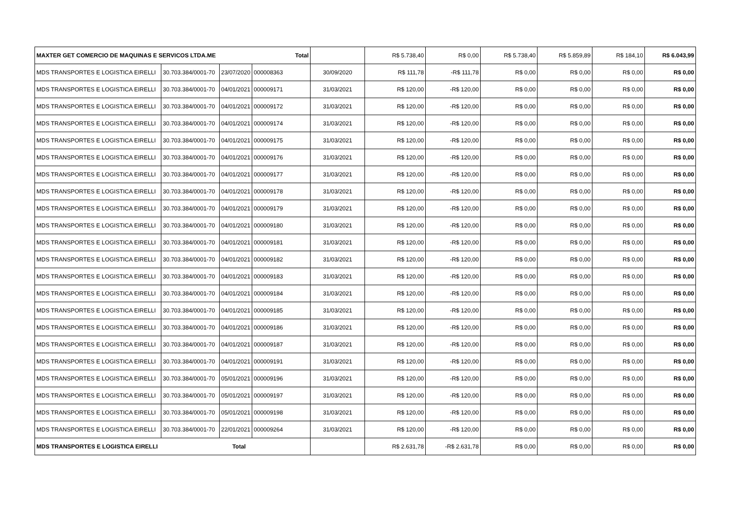| MAXTER GET COMERCIO DE MAQUINAS E SERVICOS LTDA.ME Total | | | | | R$ 5.738,40 | R$ 0,00 | R$ 5.738,40 | R$ 5.859,89 | R$ 184,10 | R$ 6.043,99 |
| MDS TRANSPORTES E LOGISTICA EIRELLI | 30.703.384/0001-70 | 23/07/2020 | 000008363 | 30/09/2020 | R$ 111,78 | -R$ 111,78 | R$ 0,00 | R$ 0,00 | R$ 0,00 | R$ 0,00 |
| MDS TRANSPORTES E LOGISTICA EIRELLI | 30.703.384/0001-70 | 04/01/2021 | 000009171 | 31/03/2021 | R$ 120,00 | -R$ 120,00 | R$ 0,00 | R$ 0,00 | R$ 0,00 | R$ 0,00 |
| MDS TRANSPORTES E LOGISTICA EIRELLI | 30.703.384/0001-70 | 04/01/2021 | 000009172 | 31/03/2021 | R$ 120,00 | -R$ 120,00 | R$ 0,00 | R$ 0,00 | R$ 0,00 | R$ 0,00 |
| MDS TRANSPORTES E LOGISTICA EIRELLI | 30.703.384/0001-70 | 04/01/2021 | 000009174 | 31/03/2021 | R$ 120,00 | -R$ 120,00 | R$ 0,00 | R$ 0,00 | R$ 0,00 | R$ 0,00 |
| MDS TRANSPORTES E LOGISTICA EIRELLI | 30.703.384/0001-70 | 04/01/2021 | 000009175 | 31/03/2021 | R$ 120,00 | -R$ 120,00 | R$ 0,00 | R$ 0,00 | R$ 0,00 | R$ 0,00 |
| MDS TRANSPORTES E LOGISTICA EIRELLI | 30.703.384/0001-70 | 04/01/2021 | 000009176 | 31/03/2021 | R$ 120,00 | -R$ 120,00 | R$ 0,00 | R$ 0,00 | R$ 0,00 | R$ 0,00 |
| MDS TRANSPORTES E LOGISTICA EIRELLI | 30.703.384/0001-70 | 04/01/2021 | 000009177 | 31/03/2021 | R$ 120,00 | -R$ 120,00 | R$ 0,00 | R$ 0,00 | R$ 0,00 | R$ 0,00 |
| MDS TRANSPORTES E LOGISTICA EIRELLI | 30.703.384/0001-70 | 04/01/2021 | 000009178 | 31/03/2021 | R$ 120,00 | -R$ 120,00 | R$ 0,00 | R$ 0,00 | R$ 0,00 | R$ 0,00 |
| MDS TRANSPORTES E LOGISTICA EIRELLI | 30.703.384/0001-70 | 04/01/2021 | 000009179 | 31/03/2021 | R$ 120,00 | -R$ 120,00 | R$ 0,00 | R$ 0,00 | R$ 0,00 | R$ 0,00 |
| MDS TRANSPORTES E LOGISTICA EIRELLI | 30.703.384/0001-70 | 04/01/2021 | 000009180 | 31/03/2021 | R$ 120,00 | -R$ 120,00 | R$ 0,00 | R$ 0,00 | R$ 0,00 | R$ 0,00 |
| MDS TRANSPORTES E LOGISTICA EIRELLI | 30.703.384/0001-70 | 04/01/2021 | 000009181 | 31/03/2021 | R$ 120,00 | -R$ 120,00 | R$ 0,00 | R$ 0,00 | R$ 0,00 | R$ 0,00 |
| MDS TRANSPORTES E LOGISTICA EIRELLI | 30.703.384/0001-70 | 04/01/2021 | 000009182 | 31/03/2021 | R$ 120,00 | -R$ 120,00 | R$ 0,00 | R$ 0,00 | R$ 0,00 | R$ 0,00 |
| MDS TRANSPORTES E LOGISTICA EIRELLI | 30.703.384/0001-70 | 04/01/2021 | 000009183 | 31/03/2021 | R$ 120,00 | -R$ 120,00 | R$ 0,00 | R$ 0,00 | R$ 0,00 | R$ 0,00 |
| MDS TRANSPORTES E LOGISTICA EIRELLI | 30.703.384/0001-70 | 04/01/2021 | 000009184 | 31/03/2021 | R$ 120,00 | -R$ 120,00 | R$ 0,00 | R$ 0,00 | R$ 0,00 | R$ 0,00 |
| MDS TRANSPORTES E LOGISTICA EIRELLI | 30.703.384/0001-70 | 04/01/2021 | 000009185 | 31/03/2021 | R$ 120,00 | -R$ 120,00 | R$ 0,00 | R$ 0,00 | R$ 0,00 | R$ 0,00 |
| MDS TRANSPORTES E LOGISTICA EIRELLI | 30.703.384/0001-70 | 04/01/2021 | 000009186 | 31/03/2021 | R$ 120,00 | -R$ 120,00 | R$ 0,00 | R$ 0,00 | R$ 0,00 | R$ 0,00 |
| MDS TRANSPORTES E LOGISTICA EIRELLI | 30.703.384/0001-70 | 04/01/2021 | 000009187 | 31/03/2021 | R$ 120,00 | -R$ 120,00 | R$ 0,00 | R$ 0,00 | R$ 0,00 | R$ 0,00 |
| MDS TRANSPORTES E LOGISTICA EIRELLI | 30.703.384/0001-70 | 04/01/2021 | 000009191 | 31/03/2021 | R$ 120,00 | -R$ 120,00 | R$ 0,00 | R$ 0,00 | R$ 0,00 | R$ 0,00 |
| MDS TRANSPORTES E LOGISTICA EIRELLI | 30.703.384/0001-70 | 05/01/2021 | 000009196 | 31/03/2021 | R$ 120,00 | -R$ 120,00 | R$ 0,00 | R$ 0,00 | R$ 0,00 | R$ 0,00 |
| MDS TRANSPORTES E LOGISTICA EIRELLI | 30.703.384/0001-70 | 05/01/2021 | 000009197 | 31/03/2021 | R$ 120,00 | -R$ 120,00 | R$ 0,00 | R$ 0,00 | R$ 0,00 | R$ 0,00 |
| MDS TRANSPORTES E LOGISTICA EIRELLI | 30.703.384/0001-70 | 05/01/2021 | 000009198 | 31/03/2021 | R$ 120,00 | -R$ 120,00 | R$ 0,00 | R$ 0,00 | R$ 0,00 | R$ 0,00 |
| MDS TRANSPORTES E LOGISTICA EIRELLI | 30.703.384/0001-70 | 22/01/2021 | 000009264 | 31/03/2021 | R$ 120,00 | -R$ 120,00 | R$ 0,00 | R$ 0,00 | R$ 0,00 | R$ 0,00 |
| MDS TRANSPORTES E LOGISTICA EIRELLI Total | | | | | R$ 2.631,78 | -R$ 2.631,78 | R$ 0,00 | R$ 0,00 | R$ 0,00 | R$ 0,00 |